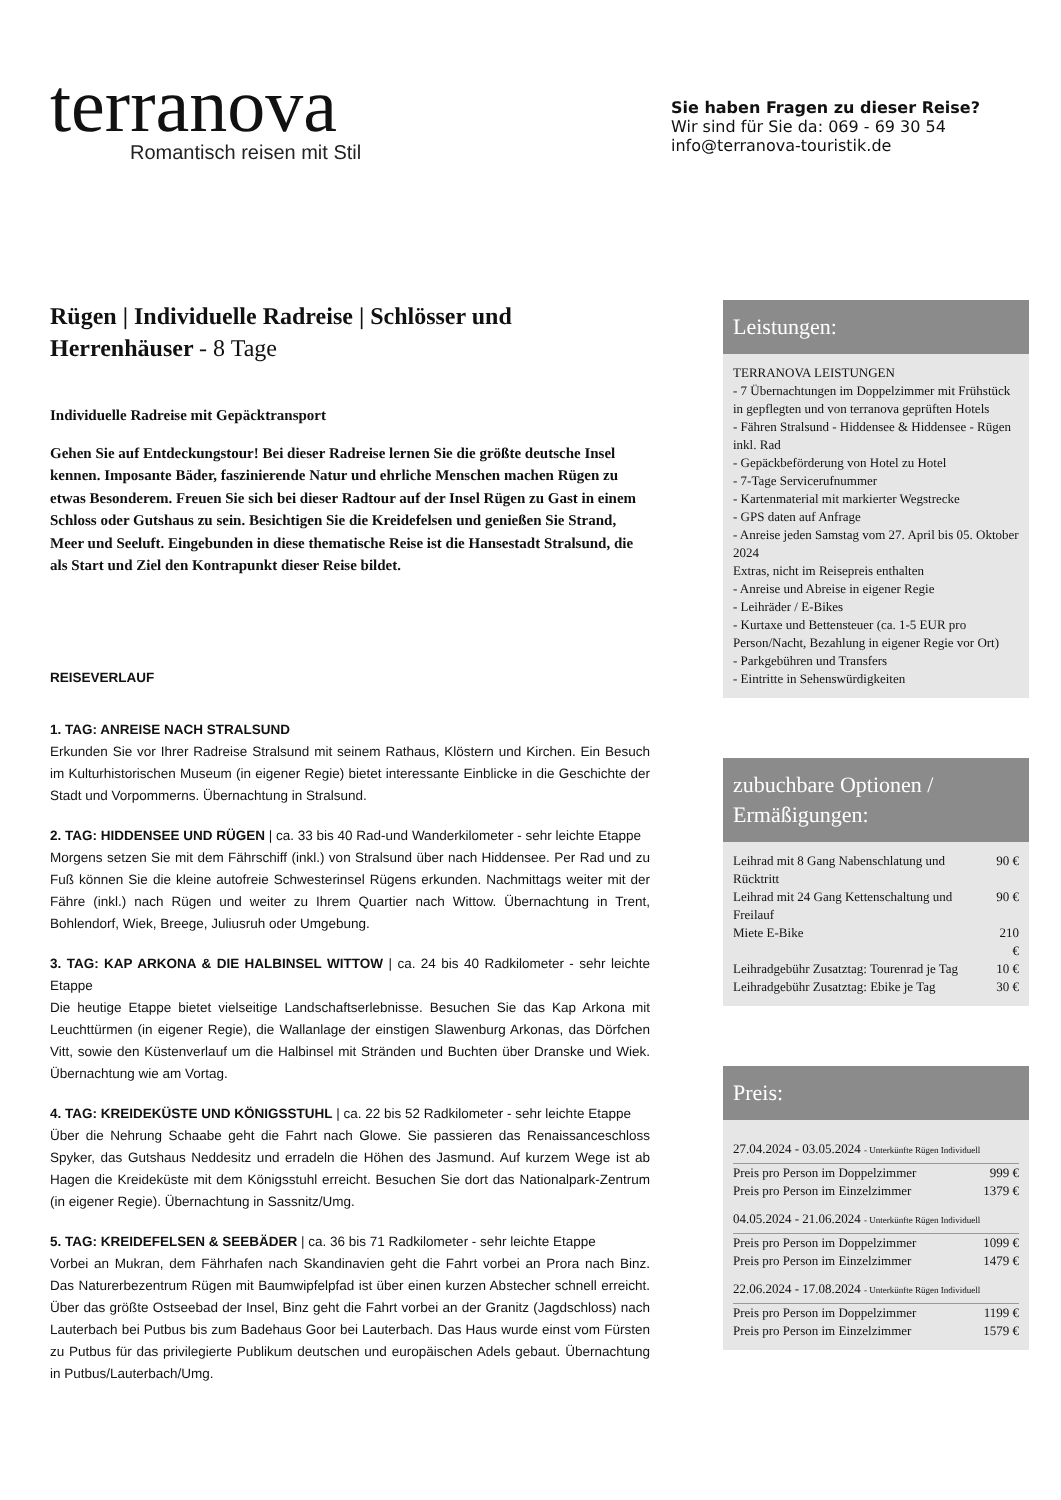terranova
Romantisch reisen mit Stil
Sie haben Fragen zu dieser Reise?
Wir sind für Sie da: 069 - 69 30 54
info@terranova-touristik.de
Rügen | Individuelle Radreise | Schlösser und Herrenhäuser - 8 Tage
Individuelle Radreise mit Gepäcktransport
Gehen Sie auf Entdeckungstour! Bei dieser Radreise lernen Sie die größte deutsche Insel kennen. Imposante Bäder, faszinierende Natur und ehrliche Menschen machen Rügen zu etwas Besonderem. Freuen Sie sich bei dieser Radtour auf der Insel Rügen zu Gast in einem Schloss oder Gutshaus zu sein. Besichtigen Sie die Kreidefelsen und genießen Sie Strand, Meer und Seeluft. Eingebunden in diese thematische Reise ist die Hansestadt Stralsund, die als Start und Ziel den Kontrapunkt dieser Reise bildet.
REISEVERLAUF
1. TAG: ANREISE NACH STRALSUND
Erkunden Sie vor Ihrer Radreise Stralsund mit seinem Rathaus, Klöstern und Kirchen. Ein Besuch im Kulturhistorischen Museum (in eigener Regie) bietet interessante Einblicke in die Geschichte der Stadt und Vorpommerns. Übernachtung in Stralsund.
2. TAG: HIDDENSEE UND RÜGEN | ca. 33 bis 40 Rad-und Wanderkilometer - sehr leichte Etappe
Morgens setzen Sie mit dem Fährschiff (inkl.) von Stralsund über nach Hiddensee. Per Rad und zu Fuß können Sie die kleine autofreie Schwesterinsel Rügens erkunden. Nachmittags weiter mit der Fähre (inkl.) nach Rügen und weiter zu Ihrem Quartier nach Wittow. Übernachtung in Trent, Bohlendorf, Wiek, Breege, Juliusruh oder Umgebung.
3. TAG: KAP ARKONA & DIE HALBINSEL WITTOW | ca. 24 bis 40 Radkilometer - sehr leichte Etappe
Die heutige Etappe bietet vielseitige Landschaftserlebnisse. Besuchen Sie das Kap Arkona mit Leuchttürmen (in eigener Regie), die Wallanlage der einstigen Slawenburg Arkonas, das Dörfchen Vitt, sowie den Küstenverlauf um die Halbinsel mit Stränden und Buchten über Dranske und Wiek. Übernachtung wie am Vortag.
4. TAG: KREIDEKÜSTE UND KÖNIGSSTUHL | ca. 22 bis 52 Radkilometer - sehr leichte Etappe
Über die Nehrung Schaabe geht die Fahrt nach Glowe. Sie passieren das Renaissanceschloss Spyker, das Gutshaus Neddesitz und erradeln die Höhen des Jasmund. Auf kurzem Wege ist ab Hagen die Kreideküste mit dem Königsstuhl erreicht. Besuchen Sie dort das Nationalpark-Zentrum (in eigener Regie). Übernachtung in Sassnitz/Umg.
5. TAG: KREIDEFELSEN & SEEBÄDER | ca. 36 bis 71 Radkilometer - sehr leichte Etappe
Vorbei an Mukran, dem Fährhafen nach Skandinavien geht die Fahrt vorbei an Prora nach Binz. Das Naturerbezentrum Rügen mit Baumwipfelpfad ist über einen kurzen Abstecher schnell erreicht. Über das größte Ostseebad der Insel, Binz geht die Fahrt vorbei an der Granitz (Jagdschloss) nach Lauterbach bei Putbus bis zum Badehaus Goor bei Lauterbach. Das Haus wurde einst vom Fürsten zu Putbus für das privilegierte Publikum deutschen und europäischen Adels gebaut. Übernachtung in Putbus/Lauterbach/Umg.
Leistungen:
TERRANOVA LEISTUNGEN
- 7 Übernachtungen im Doppelzimmer mit Frühstück in gepflegten und von terranova geprüften Hotels
- Fähren Stralsund - Hiddensee & Hiddensee - Rügen inkl. Rad
- Gepäckbeförderung von Hotel zu Hotel
- 7-Tage Servicerufnummer
- Kartenmaterial mit markierter Wegstrecke
- GPS daten auf Anfrage
- Anreise jeden Samstag vom 27. April bis 05. Oktober 2024
Extras, nicht im Reisepreis enthalten
- Anreise und Abreise in eigener Regie
- Leihräder / E-Bikes
- Kurtaxe und Bettensteuer (ca. 1-5 EUR pro Person/Nacht, Bezahlung in eigener Regie vor Ort)
- Parkgebühren und Transfers
- Eintritte in Sehenswürdigkeiten
zubuchbare Optionen / Ermäßigungen:
| Leihrad mit 8 Gang Nabenschlatung und Rücktritt | 90 € |
| Leihrad mit 24 Gang Kettenschaltung und Freilauf | 90 € |
| Miete E-Bike | 210 € |
| Leihradgebühr Zusatztag: Tourenrad je Tag | 10 € |
| Leihradgebühr Zusatztag: Ebike je Tag | 30 € |
Preis:
27.04.2024 - 03.05.2024 - Unterkünfte Rügen Individuell
| Preis pro Person im Doppelzimmer | 999 € |
| Preis pro Person im Einzelzimmer | 1379 € |
04.05.2024 - 21.06.2024 - Unterkünfte Rügen Individuell
| Preis pro Person im Doppelzimmer | 1099 € |
| Preis pro Person im Einzelzimmer | 1479 € |
22.06.2024 - 17.08.2024 - Unterkünfte Rügen Individuell
| Preis pro Person im Doppelzimmer | 1199 € |
| Preis pro Person im Einzelzimmer | 1579 € |